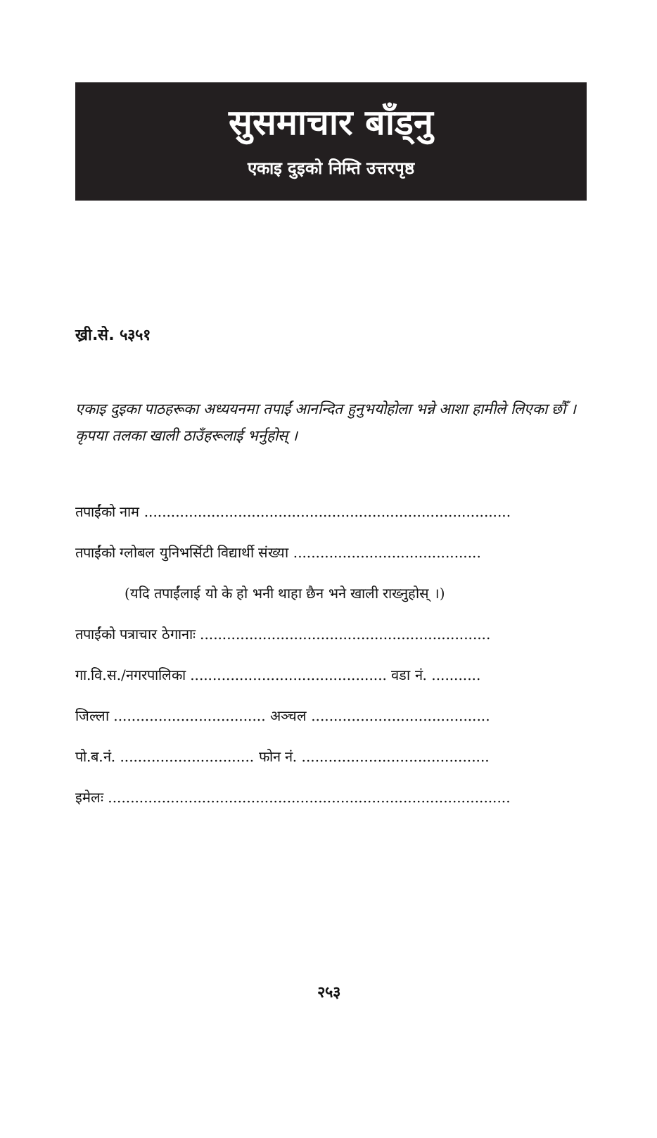सुसमाचार बाँड्नु
एकाइ दुइको निम्ति उत्तरपृष्ठ
ख्री.से. ५३५१
एकाइ दुइका पाठहरूका अध्ययनमा तपाईं आनन्दित हुनुभयोहोला भन्ने आशा हामीले लिएका छौँ । कृपया तलका खाली ठाउँहरूलाई भर्नुहोस् ।
तपाईंको नाम ..................................................................................
तपाईंको ग्लोबल युनिभर्सिटी विद्यार्थी संख्या ..........................................
(यदि तपाईंलाई यो के हो भनी थाहा छैन भने खाली राख्नुहोस् ।)
तपाईंको पत्राचार ठेगानाः .................................................................
गा.वि.स./नगरपालिका ............................................ वडा नं. ...........
जिल्ला .................................. अञ्चल ........................................
पो.ब.नं. .............................. फोन नं. ..........................................
इमेलः ..........................................................................................
२५३